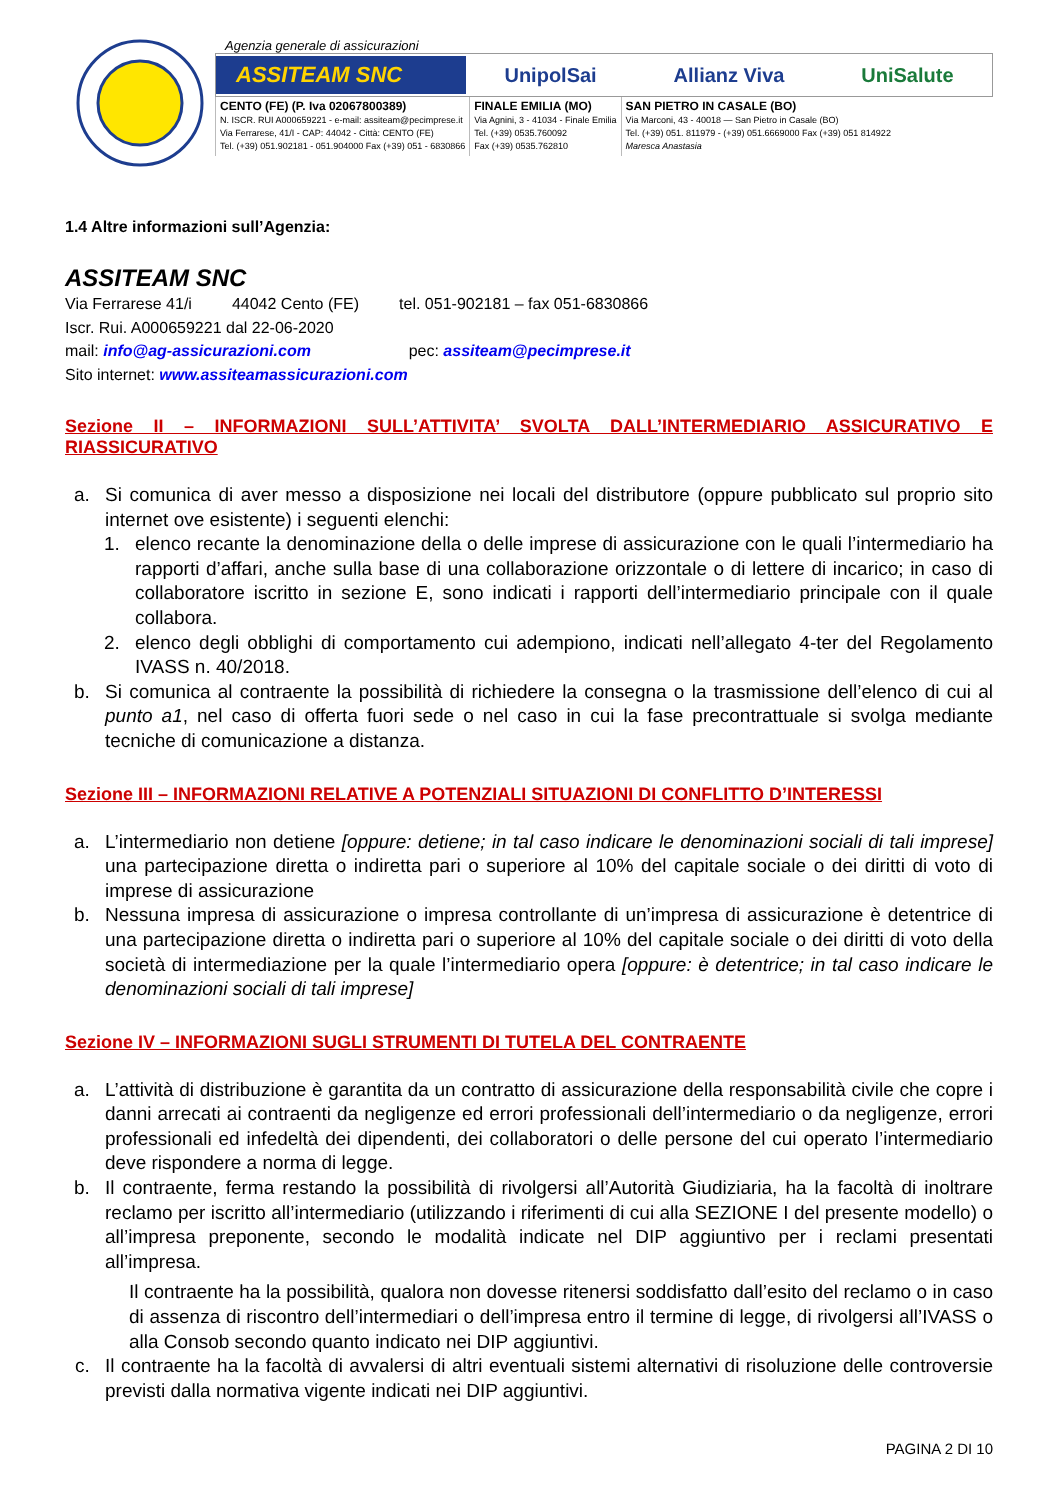Agenzia generale di assicurazioni
ASSITEAM SNC
UnipolSai Allianz Viva UniSalute
CENTO (FE) (P. Iva 02067800389)
N. ISCR. RUI A000659221 - e-mail: assiteam@pecimprese.it
Via Ferrarese, 41/I - CAP: 44042 - Città: CENTO (FE)
Tel. (+39) 051.902181 - 051.904000 Fax (+39) 051 - 6830866
FINALE EMILIA (MO)
Via Agnini, 3 - 41034 - Finale Emilia
Tel. (+39) 0535.760092
Fax (+39) 0535.762810
SAN PIETRO IN CASALE (BO)
Via Marconi, 43 - 40018 — San Pietro in Casale (BO)
Tel. (+39) 051. 811979 - (+39) 051.6669000 Fax (+39) 051 814922
Maresca Anastasia
1.4 Altre informazioni sull’Agenzia:
ASSITEAM SNC
Via Ferrarese 41/i 44042 Cento (FE) tel. 051-902181 – fax 051-6830866
Iscr. Rui. A000659221 dal 22-06-2020
mail: info@ag-assicurazioni.com pec: assiteam@pecimprese.it
Sito internet: www.assiteamassicurazioni.com
Sezione II – INFORMAZIONI SULL’ATTIVITA’ SVOLTA DALL’INTERMEDIARIO ASSICURATIVO E RIASSICURATIVO
a. Si comunica di aver messo a disposizione nei locali del distributore (oppure pubblicato sul proprio sito internet ove esistente) i seguenti elenchi:
1. elenco recante la denominazione della o delle imprese di assicurazione con le quali l’intermediario ha rapporti d’affari, anche sulla base di una collaborazione orizzontale o di lettere di incarico; in caso di collaboratore iscritto in sezione E, sono indicati i rapporti dell’intermediario principale con il quale collabora.
2. elenco degli obblighi di comportamento cui adempiono, indicati nell’allegato 4-ter del Regolamento IVASS n. 40/2018.
b. Si comunica al contraente la possibilità di richiedere la consegna o la trasmissione dell’elenco di cui al punto a1, nel caso di offerta fuori sede o nel caso in cui la fase precontrattuale si svolga mediante tecniche di comunicazione a distanza.
Sezione III – INFORMAZIONI RELATIVE A POTENZIALI SITUAZIONI DI CONFLITTO D’INTERESSI
a. L’intermediario non detiene [oppure: detiene; in tal caso indicare le denominazioni sociali di tali imprese] una partecipazione diretta o indiretta pari o superiore al 10% del capitale sociale o dei diritti di voto di imprese di assicurazione
b. Nessuna impresa di assicurazione o impresa controllante di un’impresa di assicurazione è detentrice di una partecipazione diretta o indiretta pari o superiore al 10% del capitale sociale o dei diritti di voto della società di intermediazione per la quale l’intermediario opera [oppure: è detentrice; in tal caso indicare le denominazioni sociali di tali imprese]
Sezione IV – INFORMAZIONI SUGLI STRUMENTI DI TUTELA DEL CONTRAENTE
a. L’attività di distribuzione è garantita da un contratto di assicurazione della responsabilità civile che copre i danni arrecati ai contraenti da negligenze ed errori professionali dell’intermediario o da negligenze, errori professionali ed infedeltà dei dipendenti, dei collaboratori o delle persone del cui operato l’intermediario deve rispondere a norma di legge.
b. Il contraente, ferma restando la possibilità di rivolgersi all’Autorità Giudiziaria, ha la facoltà di inoltrare reclamo per iscritto all’intermediario (utilizzando i riferimenti di cui alla SEZIONE I del presente modello) o all’impresa preponente, secondo le modalità indicate nel DIP aggiuntivo per i reclami presentati all’impresa.
Il contraente ha la possibilità, qualora non dovesse ritenersi soddisfatto dall’esito del reclamo o in caso di assenza di riscontro dell’intermediari o dell’impresa entro il termine di legge, di rivolgersi all’IVASS o alla Consob secondo quanto indicato nei DIP aggiuntivi.
c. Il contraente ha la facoltà di avvalersi di altri eventuali sistemi alternativi di risoluzione delle controversie previsti dalla normativa vigente indicati nei DIP aggiuntivi.
PAGINA 2 DI 10